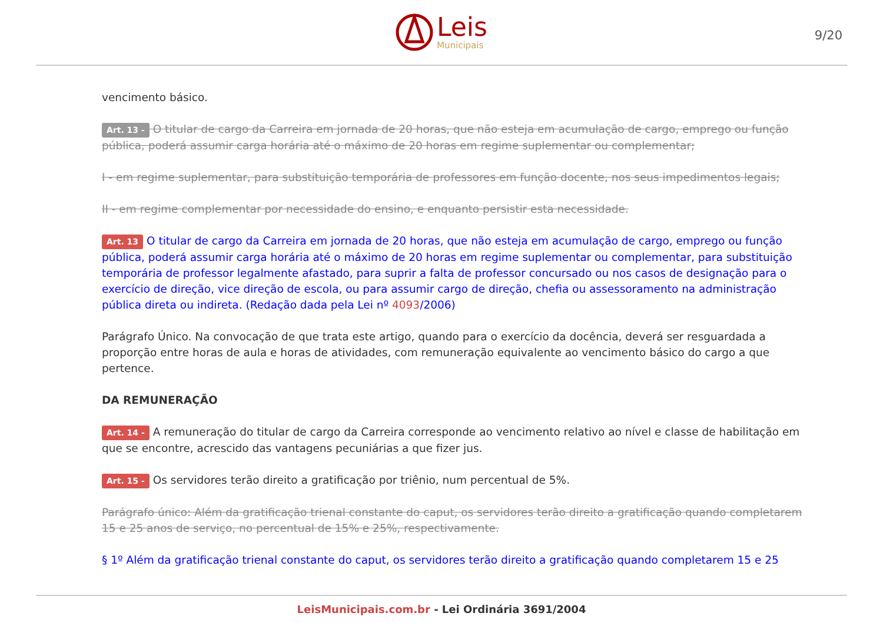Leis
Municipais
9/20
vencimento básico.
Art. 13 - O titular de cargo da Carreira em jornada de 20 horas, que não esteja em acumulação de cargo, emprego ou função pública, poderá assumir carga horária até o máximo de 20 horas em regime suplementar ou complementar;
I - em regime suplementar, para substituição temporária de professores em função docente, nos seus impedimentos legais;
II - em regime complementar por necessidade do ensino, e enquanto persistir esta necessidade.
Art. 13 O titular de cargo da Carreira em jornada de 20 horas, que não esteja em acumulação de cargo, emprego ou função pública, poderá assumir carga horária até o máximo de 20 horas em regime suplementar ou complementar, para substituição temporária de professor legalmente afastado, para suprir a falta de professor concursado ou nos casos de designação para o exercício de direção, vice direção de escola, ou para assumir cargo de direção, chefia ou assessoramento na administração pública direta ou indireta. (Redação dada pela Lei nº 4093/2006)
Parágrafo Único. Na convocação de que trata este artigo, quando para o exercício da docência, deverá ser resguardada a proporção entre horas de aula e horas de atividades, com remuneração equivalente ao vencimento básico do cargo a que pertence.
DA REMUNERAÇÃO
Art. 14 - A remuneração do titular de cargo da Carreira corresponde ao vencimento relativo ao nível e classe de habilitação em que se encontre, acrescido das vantagens pecuniárias a que fizer jus.
Art. 15 - Os servidores terão direito a gratificação por triênio, num percentual de 5%.
Parágrafo único: Além da gratificação trienal constante do caput, os servidores terão direito a gratificação quando completarem 15 e 25 anos de serviço, no percentual de 15% e 25%, respectivamente.
§ 1º Além da gratificação trienal constante do caput, os servidores terão direito a gratificação quando completarem 15 e 25
LeisMunicipais.com.br - Lei Ordinária 3691/2004